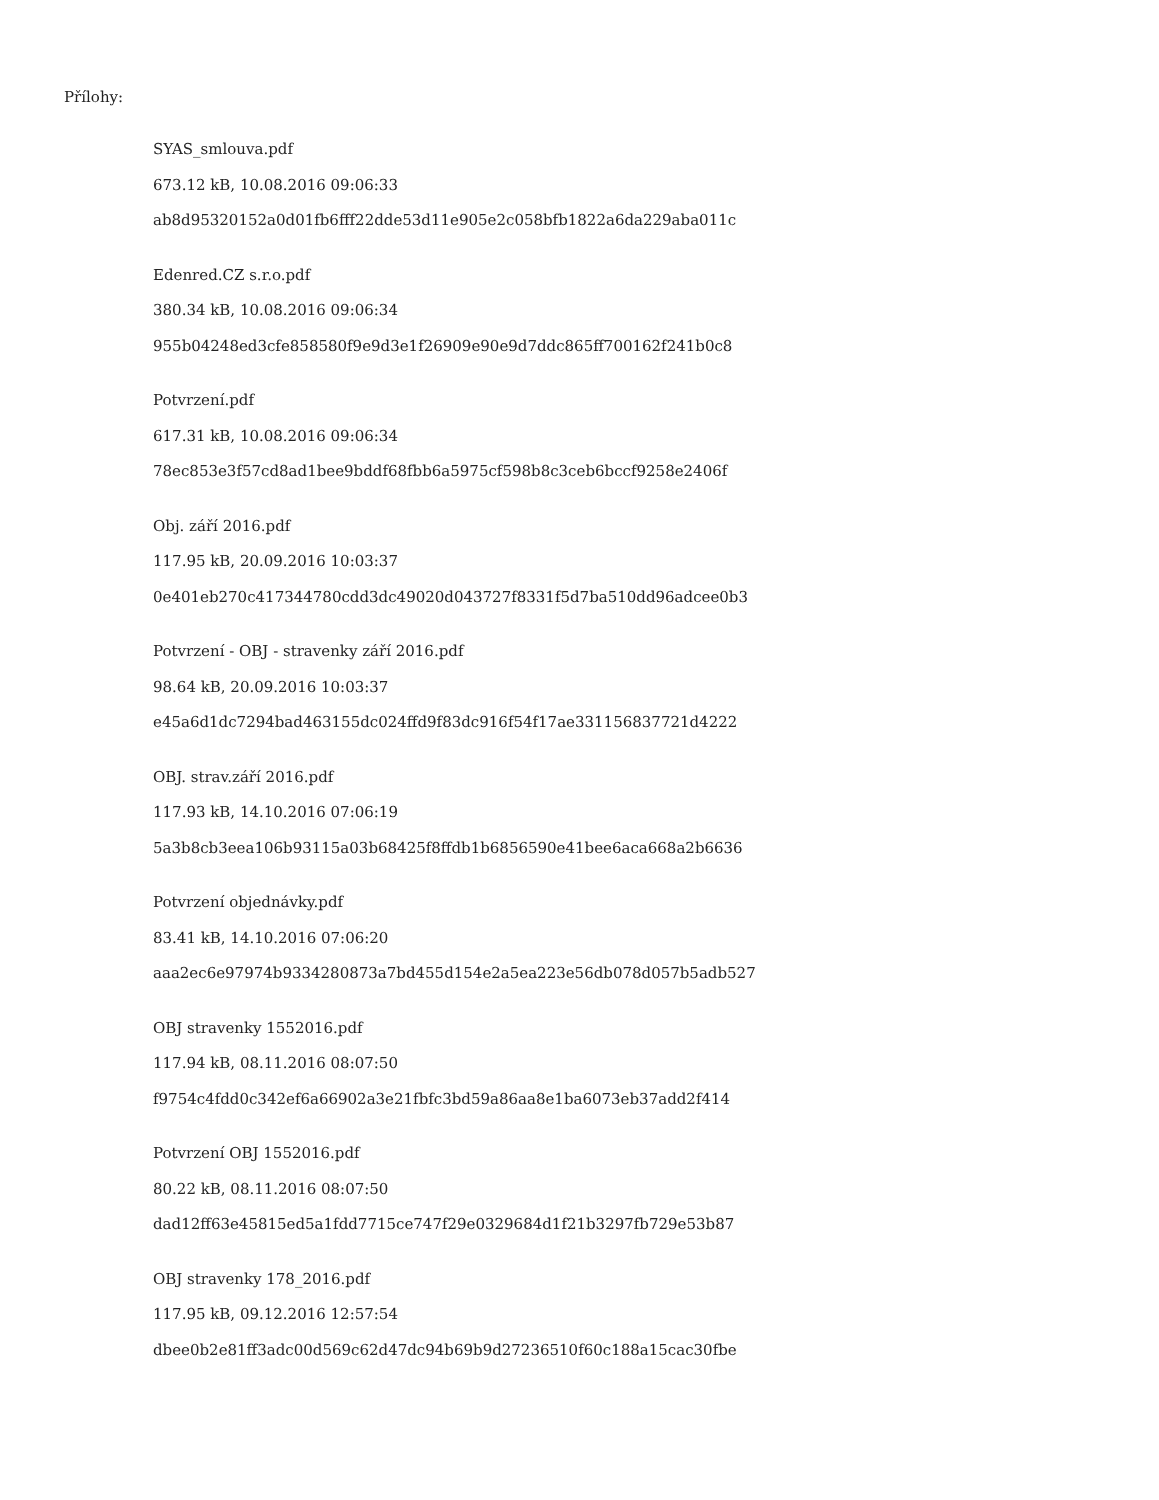Přílohy:
SYAS_smlouva.pdf
673.12 kB, 10.08.2016 09:06:33
ab8d95320152a0d01fb6fff22dde53d11e905e2c058bfb1822a6da229aba011c
Edenred.CZ s.r.o.pdf
380.34 kB, 10.08.2016 09:06:34
955b04248ed3cfe858580f9e9d3e1f26909e90e9d7ddc865ff700162f241b0c8
Potvrzení.pdf
617.31 kB, 10.08.2016 09:06:34
78ec853e3f57cd8ad1bee9bddf68fbb6a5975cf598b8c3ceb6bccf9258e2406f
Obj. září 2016.pdf
117.95 kB, 20.09.2016 10:03:37
0e401eb270c417344780cdd3dc49020d043727f8331f5d7ba510dd96adcee0b3
Potvrzení - OBJ - stravenky září 2016.pdf
98.64 kB, 20.09.2016 10:03:37
e45a6d1dc7294bad463155dc024ffd9f83dc916f54f17ae331156837721d4222
OBJ. strav.září 2016.pdf
117.93 kB, 14.10.2016 07:06:19
5a3b8cb3eea106b93115a03b68425f8ffdb1b6856590e41bee6aca668a2b6636
Potvrzení objednávky.pdf
83.41 kB, 14.10.2016 07:06:20
aaa2ec6e97974b9334280873a7bd455d154e2a5ea223e56db078d057b5adb527
OBJ stravenky 1552016.pdf
117.94 kB, 08.11.2016 08:07:50
f9754c4fdd0c342ef6a66902a3e21fbfc3bd59a86aa8e1ba6073eb37add2f414
Potvrzení OBJ 1552016.pdf
80.22 kB, 08.11.2016 08:07:50
dad12ff63e45815ed5a1fdd7715ce747f29e0329684d1f21b3297fb729e53b87
OBJ stravenky 178_2016.pdf
117.95 kB, 09.12.2016 12:57:54
dbee0b2e81ff3adc00d569c62d47dc94b69b9d27236510f60c188a15cac30fbe